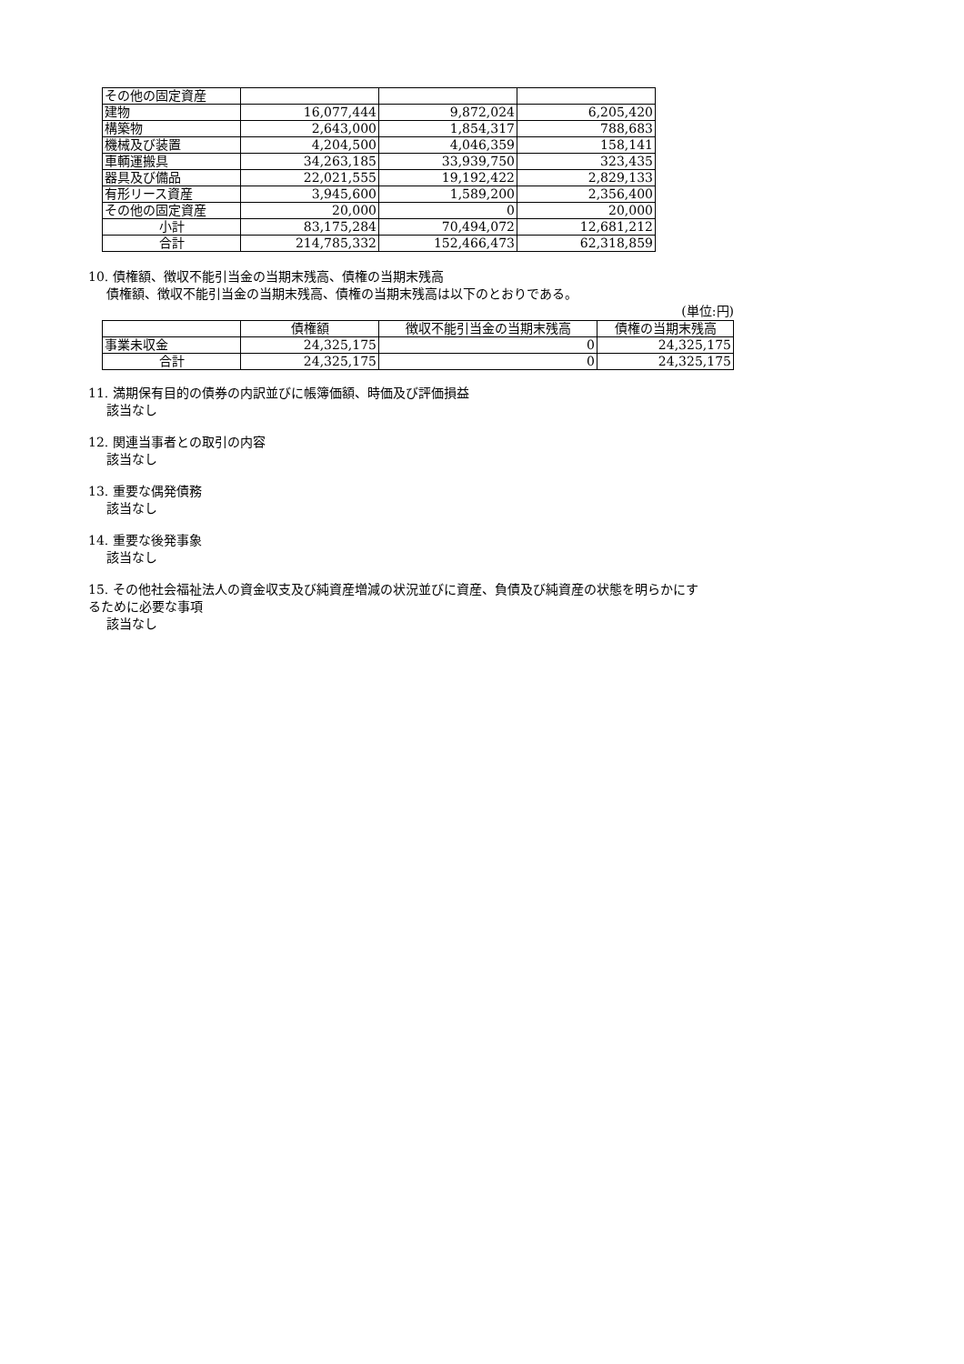| その他の固定資産 | | | |
| 建物 | 16,077,444 | 9,872,024 | 6,205,420 |
| 構築物 | 2,643,000 | 1,854,317 | 788,683 |
| 機械及び装置 | 4,204,500 | 4,046,359 | 158,141 |
| 車輌運搬具 | 34,263,185 | 33,939,750 | 323,435 |
| 器具及び備品 | 22,021,555 | 19,192,422 | 2,829,133 |
| 有形リース資産 | 3,945,600 | 1,589,200 | 2,356,400 |
| その他の固定資産 | 20,000 | 0 | 20,000 |
| 小計 | 83,175,284 | 70,494,072 | 12,681,212 |
| 合計 | 214,785,332 | 152,466,473 | 62,318,859 |
10. 債権額、徴収不能引当金の当期末残高、債権の当期末残高
債権額、徴収不能引当金の当期末残高、債権の当期末残高は以下のとおりである。
(単位:円)
| | 債権額 | 徴収不能引当金の当期末残高 | 債権の当期末残高 |
| 事業未収金 | 24,325,175 | 0 | 24,325,175 |
| 合計 | 24,325,175 | 0 | 24,325,175 |
11. 満期保有目的の債券の内訳並びに帳簿価額、時価及び評価損益
該当なし
12. 関連当事者との取引の内容
該当なし
13. 重要な偶発債務
該当なし
14. 重要な後発事象
該当なし
15. その他社会福祉法人の資金収支及び純資産増減の状況並びに資産、負債及び純資産の状態を明らかにす
るために必要な事項
該当なし